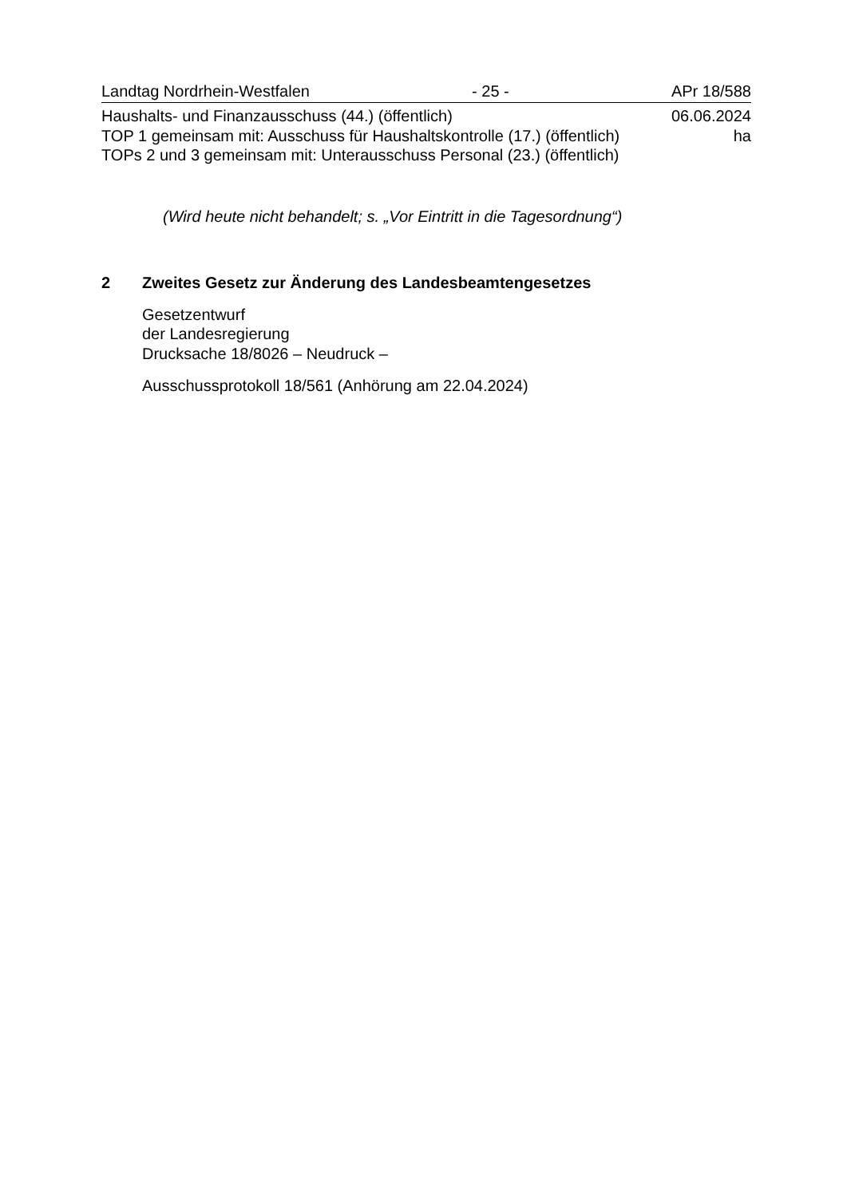Landtag Nordrhein-Westfalen - 25 - APr 18/588
Haushalts- und Finanzausschuss (44.) (öffentlich) 06.06.2024
TOP 1 gemeinsam mit: Ausschuss für Haushaltskontrolle (17.) (öffentlich) ha
TOPs 2 und 3 gemeinsam mit: Unterausschuss Personal (23.) (öffentlich)
(Wird heute nicht behandelt; s. „Vor Eintritt in die Tagesordnung“)
2 Zweites Gesetz zur Änderung des Landesbeamtengesetzes
Gesetzentwurf
der Landesregierung
Drucksache 18/8026 – Neudruck –
Ausschussprotokoll 18/561 (Anhörung am 22.04.2024)